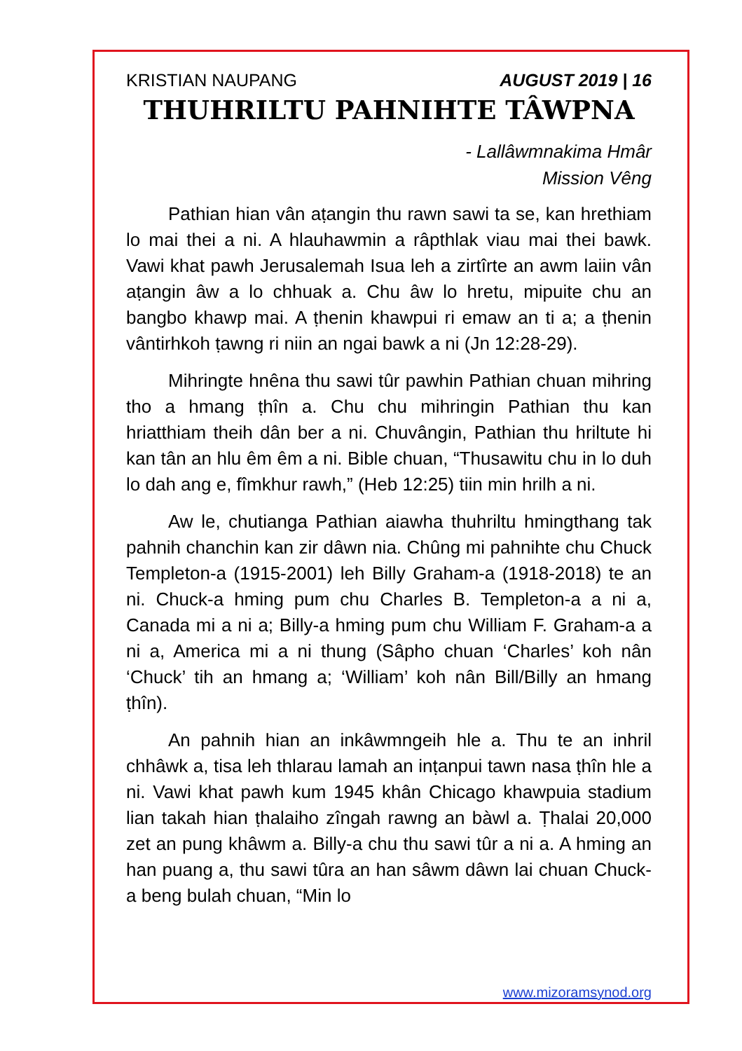KRISTIAN NAUPANG AUGUST 2019 | 16
THUHRILTU PAHNIHTE TÂWPNA
- Lallâwmnakima Hmâr
Mission Vêng
Pathian hian vân aṭangin thu rawn sawi ta se, kan hrethiam lo mai thei a ni. A hlauhawmin a râpthlak viau mai thei bawk. Vawi khat pawh Jerusalemah Isua leh a zirtîrte an awm laiin vân aṭangin âw a lo chhuak a. Chu âw lo hretu, mipuite chu an bangbo khawp mai. A ṭhenin khawpui ri emaw an ti a; a ṭhenin vântirhkoh ṭawng ri niin an ngai bawk a ni (Jn 12:28-29).
Mihringte hnêna thu sawi tûr pawhin Pathian chuan mihring tho a hmang ṭhîn a. Chu chu mihringin Pathian thu kan hriatthiam theih dân ber a ni. Chuvângin, Pathian thu hriltute hi kan tân an hlu êm êm a ni. Bible chuan, “Thusawitu chu in lo duh lo dah ang e, fîmkhur rawh,” (Heb 12:25) tiin min hrilh a ni.
Aw le, chutianga Pathian aiawha thuhriltu hmingthang tak pahnih chanchin kan zir dâwn nia. Chûng mi pahnihte chu Chuck Templeton-a (1915-2001) leh Billy Graham-a (1918-2018) te an ni. Chuck-a hming pum chu Charles B. Templeton-a a ni a, Canada mi a ni a; Billy-a hming pum chu William F. Graham-a a ni a, America mi a ni thung (Sâpho chuan ‘Charles’ koh nân ‘Chuck’ tih an hmang a; ‘William’ koh nân Bill/Billy an hmang ṭhîn).
An pahnih hian an inkâwmngeih hle a. Thu te an inhril chhâwk a, tisa leh thlarau lamah an inṭanpui tawn nasa ṭhîn hle a ni. Vawi khat pawh kum 1945 khân Chicago khawpuia stadium lian takah hian ṭhalaiho zîngah rawng an bàwl a. Ṭhalai 20,000 zet an pung khâwm a. Billy-a chu thu sawi tûr a ni a. A hming an han puang a, thu sawi tûra an han sâwm dâwn lai chuan Chuck-a beng bulah chuan, “Min lo
www.mizoramsynod.org